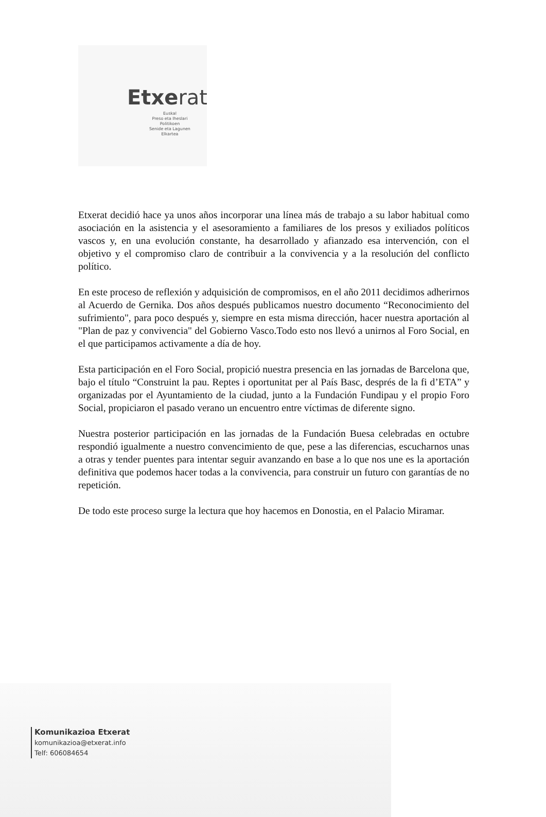Etxerat
Euskal
Preso eta Iheslari
Politikoen
Senide eta Lagunen
Elkartea
Etxerat decidió hace ya unos años incorporar una línea más de trabajo a su labor habitual como asociación en la asistencia y el asesoramiento a familiares de los presos y exiliados políticos vascos y, en una evolución constante, ha desarrollado y afianzado esa intervención, con el objetivo y el compromiso claro de contribuir a la convivencia y a la resolución del conflicto político.
En este proceso de reflexión y adquisición de compromisos, en el año 2011 decidimos adherirnos al Acuerdo de Gernika. Dos años después publicamos nuestro documento “Reconocimiento del sufrimiento", para poco después y, siempre en esta misma dirección, hacer nuestra aportación al "Plan de paz y convivencia" del Gobierno Vasco.Todo esto nos llevó a unirnos al Foro Social, en el que participamos activamente a día de hoy.
Esta participación en el Foro Social, propició nuestra presencia en las jornadas de Barcelona que, bajo el título “Construint la pau. Reptes i oportunitat per al País Basc, després de la fi d’ETA” y organizadas por el Ayuntamiento de la ciudad, junto a la Fundación Fundipau y el propio Foro Social, propiciaron el pasado verano un encuentro entre víctimas de diferente signo.
Nuestra posterior participación en las jornadas de la Fundación Buesa celebradas en octubre respondió igualmente a nuestro convencimiento de que, pese a las diferencias, escucharnos unas a otras y tender puentes para intentar seguir avanzando en base a lo que nos une es la aportación definitiva que podemos hacer todas a la convivencia, para construir un futuro con garantías de no repetición.
De todo este proceso surge la lectura que hoy hacemos en Donostia, en el Palacio Miramar.
Komunikazioa Etxerat
komunikazioa@etxerat.info
Telf: 606084654